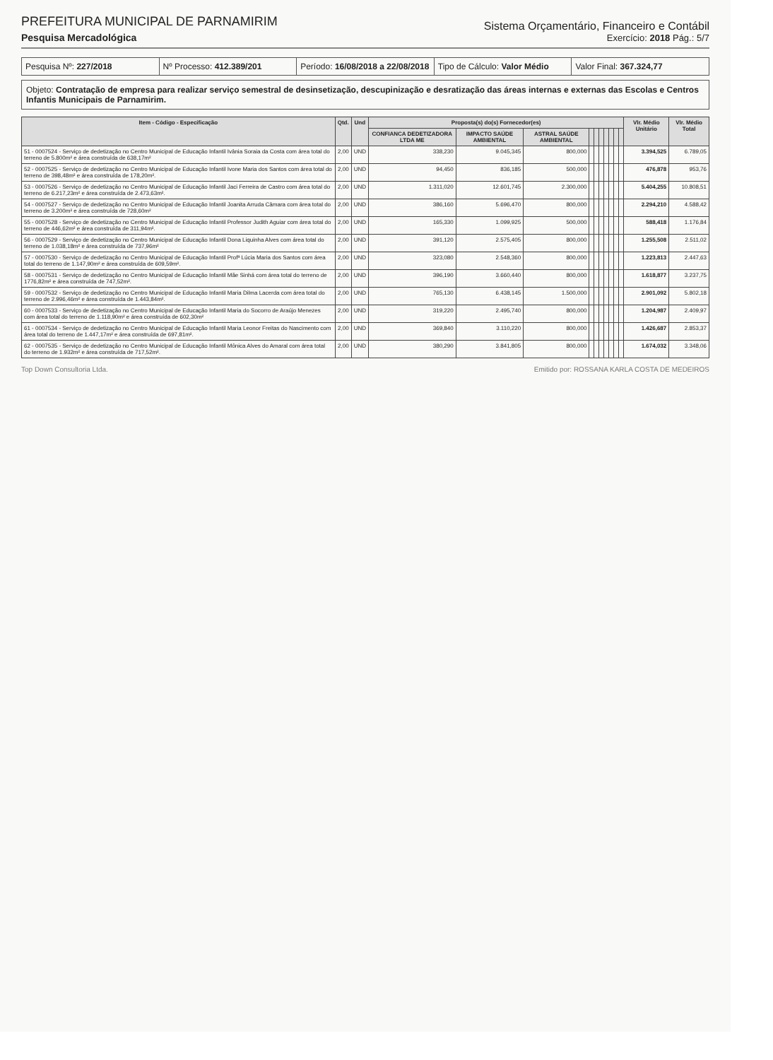PREFEITURA MUNICIPAL DE PARNAMIRIM
Pesquisa Mercadológica
Sistema Orçamentário, Financeiro e Contábil
Exercício: 2018 Pág.: 5/7
Pesquisa Nº: 227/2018 Nº Processo: 412.389/201 Período: 16/08/2018 a 22/08/2018
Tipo de Cálculo: Valor Médio Valor Final: 367.324,77
Objeto: Contratação de empresa para realizar serviço semestral de desinsetização, descupinização e desratização das áreas internas e externas das Escolas e Centros Infantis Municipais de Parnamirim.
| Item - Código - Especificação | Qtd. | Und | Proposta(s) do(s) Fornecedor(es) | | | | | | | | | | Vlr. Médio Unitário | Vlr. Médio Total |
| --- | --- | --- | --- | --- | --- | --- | --- | --- | --- | --- | --- | --- | --- | --- |
| | | | CONFIANCA DEDETIZADORA LTDA ME | IMPACTO SAÚDE AMBIENTAL | ASTRAL SAÚDE AMBIENTAL | | | | | | | | | |
| 51 - 0007524 - Serviço de dedetização no Centro Municipal de Educação Infantil Ivânia Soraia da Costa com área total do terreno de 5.800m² e área construída de 638,17m² | 2,00 | UND | 338,230 | 9.045,345 | 800,000 | | | | | | | | 3.394,525 | 6.789,05 |
| 52 - 0007525 - Serviço de dedetização no Centro Municipal de Educação Infantil Ivone Maria dos Santos com área total do terreno de 398,48m² e área construída de 178,20m². | 2,00 | UND | 94,450 | 836,185 | 500,000 | | | | | | | | 476,878 | 953,76 |
| 53 - 0007526 - Serviço de dedetização no Centro Municipal de Educação Infantil Jaci Ferreira de Castro com área total do terreno de 6.217,23m² e área construída de 2.473,63m². | 2,00 | UND | 1.311,020 | 12.601,745 | 2.300,000 | | | | | | | | 5.404,255 | 10.808,51 |
| 54 - 0007527 - Serviço de dedetização no Centro Municipal de Educação Infantil Joanita Arruda Câmara com área total do terreno de 3.200m² e área construída de 728,60m² | 2,00 | UND | 386,160 | 5.696,470 | 800,000 | | | | | | | | 2.294,210 | 4.588,42 |
| 55 - 0007528 - Serviço de dedetização no Centro Municipal de Educação Infantil Professor Judith Aguiar com área total do terreno de 446,62m² e área construída de 311,94m². | 2,00 | UND | 165,330 | 1.099,925 | 500,000 | | | | | | | | 588,418 | 1.176,84 |
| 56 - 0007529 - Serviço de dedetização no Centro Municipal de Educação Infantil Dona Liquinha Alves com área total do terreno de 1.038,18m² e área construída de 737,96m² | 2,00 | UND | 391,120 | 2.575,405 | 800,000 | | | | | | | | 1.255,508 | 2.511,02 |
| 57 - 0007530 - Serviço de dedetização no Centro Municipal de Educação Infantil Profª Lúcia Maria dos Santos com área total do terreno de 1.147,90m² e área construída de 609,59m². | 2,00 | UND | 323,080 | 2.548,360 | 800,000 | | | | | | | | 1.223,813 | 2.447,63 |
| 58 - 0007531 - Serviço de dedetização no Centro Municipal de Educação Infantil Mãe Sinhá com área total do terreno de 1776,82m² e área construída de 747,52m². | 2,00 | UND | 396,190 | 3.660,440 | 800,000 | | | | | | | | 1.618,877 | 3.237,75 |
| 59 - 0007532 - Serviço de dedetização no Centro Municipal de Educação Infantil Maria Dilma Lacerda com área total do terreno de 2.996,46m² e área construída de 1.443,84m². | 2,00 | UND | 765,130 | 6.438,145 | 1.500,000 | | | | | | | | 2.901,092 | 5.802,18 |
| 60 - 0007533 - Serviço de dedetização no Centro Municipal de Educação Infantil Maria do Socorro de Araújo Menezes com área total do terreno de 1.118,90m² e área construída de 602,30m² | 2,00 | UND | 319,220 | 2.495,740 | 800,000 | | | | | | | | 1.204,987 | 2.409,97 |
| 61 - 0007534 - Serviço de dedetização no Centro Municipal de Educação Infantil Maria Leonor Freitas do Nascimento com área total do terreno de 1.447,17m² e área construída de 697,81m². | 2,00 | UND | 369,840 | 3.110,220 | 800,000 | | | | | | | | 1.426,687 | 2.853,37 |
| 62 - 0007535 - Serviço de dedetização no Centro Municipal de Educação Infantil Mônica Alves do Amaral com área total do terreno de 1.932m² e área construída de 717,52m². | 2,00 | UND | 380,290 | 3.841,805 | 800,000 | | | | | | | | 1.674,032 | 3.348,06 |
Top Down Consultoria Ltda. Emitido por: ROSSANA KARLA COSTA DE MEDEIROS